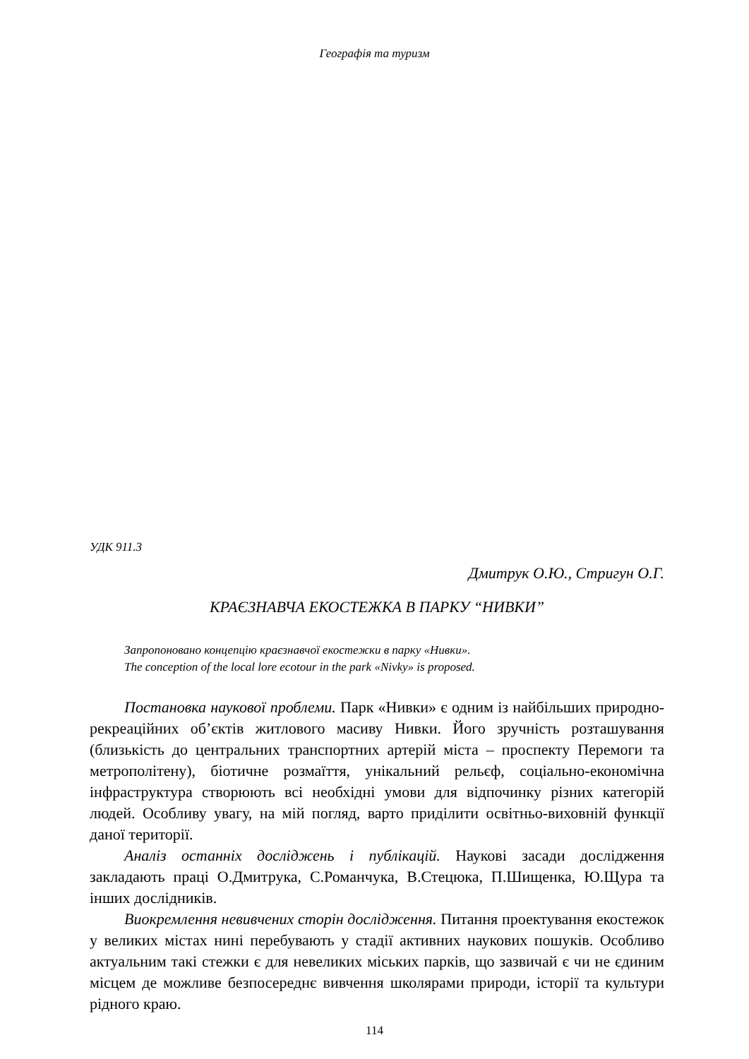Географія та туризм
УДК 911.3
Дмитрук О.Ю., Стригун О.Г.
КРАЄЗНАВЧА ЕКОСТЕЖКА В ПАРКУ “НИВКИ”
Запропоновано концепцію краєзнавчої екостежки в парку «Нивки».
The conception of the local lore ecotour in the park «Nivky» is proposed.
Постановка наукової проблеми. Парк «Нивки» є одним із найбільших природно-рекреаційних об’єктів житлового масиву Нивки. Його зручність розташування (близькість до центральних транспортних артерій міста – проспекту Перемоги та метрополітену), біотичне розмаїття, унікальний рельєф, соціально-економічна інфраструктура створюють всі необхідні умови для відпочинку різних категорій людей. Особливу увагу, на мій погляд, варто приділити освітньо-виховній функції даної території.
Аналіз останніх досліджень і публікацій. Наукові засади дослідження закладають праці О.Дмитрука, С.Романчука, В.Стецюка, П.Шищенка, Ю.Щура та інших дослідників.
Виокремлення невивчених сторін дослідження. Питання проектування екостежок у великих містах нині перебувають у стадії активних наукових пошуків. Особливо актуальним такі стежки є для невеликих міських парків, що зазвичай є чи не єдиним місцем де можливе безпосереднє вивчення школярами природи, історії та культури рідного краю.
114